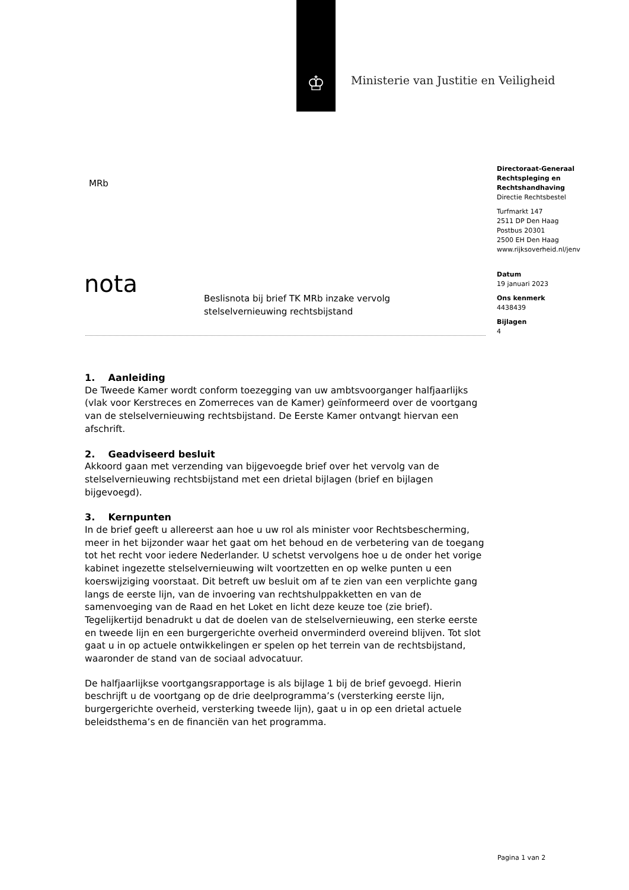♔
Ministerie van Justitie en Veiligheid
MRb
Directoraat-Generaal
Rechtspleging en
Rechtshandhaving
Directie Rechtsbestel
Turfmarkt 147
2511 DP Den Haag
Postbus 20301
2500 EH Den Haag
www.rijksoverheid.nl/jenv
Datum
19 januari 2023
Ons kenmerk
4438439
Bijlagen
4
nota
Beslisnota bij brief TK MRb inzake vervolg
stelselvernieuwing rechtsbijstand
1. Aanleiding
De Tweede Kamer wordt conform toezegging van uw ambtsvoorganger halfjaarlijks (vlak voor Kerstreces en Zomerreces van de Kamer) geïnformeerd over de voortgang van de stelselvernieuwing rechtsbijstand. De Eerste Kamer ontvangt hiervan een afschrift.
2. Geadviseerd besluit
Akkoord gaan met verzending van bijgevoegde brief over het vervolg van de stelselvernieuwing rechtsbijstand met een drietal bijlagen (brief en bijlagen bijgevoegd).
3. Kernpunten
In de brief geeft u allereerst aan hoe u uw rol als minister voor Rechtsbescherming, meer in het bijzonder waar het gaat om het behoud en de verbetering van de toegang tot het recht voor iedere Nederlander. U schetst vervolgens hoe u de onder het vorige kabinet ingezette stelselvernieuwing wilt voortzetten en op welke punten u een koerswijziging voorstaat. Dit betreft uw besluit om af te zien van een verplichte gang langs de eerste lijn, van de invoering van rechtshulppakketten en van de samenvoeging van de Raad en het Loket en licht deze keuze toe (zie brief). Tegelijkertijd benadrukt u dat de doelen van de stelselvernieuwing, een sterke eerste en tweede lijn en een burgergerichte overheid onverminderd overeind blijven. Tot slot gaat u in op actuele ontwikkelingen er spelen op het terrein van de rechtsbijstand, waaronder de stand van de sociaal advocatuur.
De halfjaarlijkse voortgangsrapportage is als bijlage 1 bij de brief gevoegd. Hierin beschrijft u de voortgang op de drie deelprogramma’s (versterking eerste lijn, burgergerichte overheid, versterking tweede lijn), gaat u in op een drietal actuele beleidsthema’s en de financiën van het programma.
Pagina 1 van 2